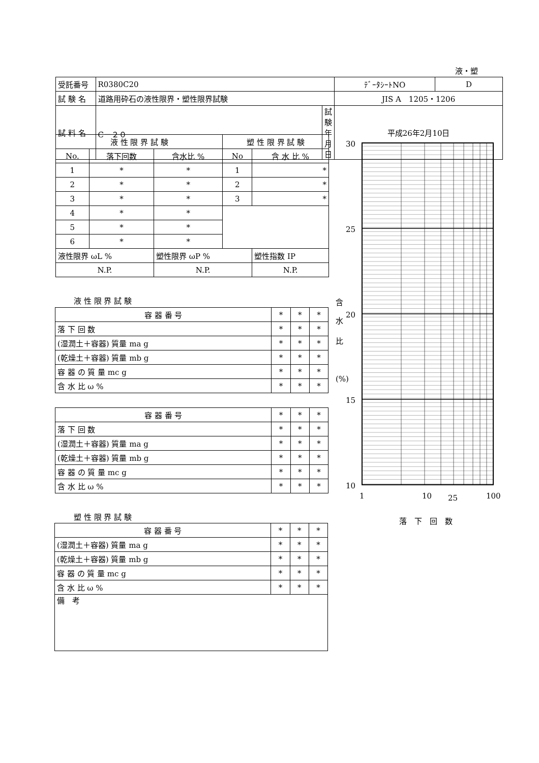液・塑
| 受託番号 | R0380C20 | | ﾃﾞｰﾀｼｰﾄNO | D |
| 試 験 名 | 道路用砕石の液性限界・塑性限界試験 | | JIS A 1205・1206 | |
| 試 料 名 | C－２０ | 試験年月日 | 平成26年2月10日 | |
| 液 性 限 界 試 験 | | | 塑 性 限 界 試 験 | |
| No. | 落下回数 | 含水比 % | No | 含 水 比 % |
| 1 | * | * | 1 | * |
| 2 | * | * | 2 | * |
| 3 | * | * | 3 | * |
| 4 | * | * | | |
| 5 | * | * | | |
| 6 | * | * | | |
| 液性限界 ωL % | | 塑性限界 ωP % | | 塑性指数 IP |
| N.P. | | N.P. | | N.P. |
液 性 限 界 試 験
| 容 器 番 号 | * | * | * |
| 落 下 回 数 | * | * | * |
| (湿潤土＋容器) 質量 ma g | * | * | * |
| (乾燥土＋容器) 質量 mb g | * | * | * |
| 容 器 の 質 量 mc g | * | * | * |
| 含 水 比 ω % | * | * | * |
| 容 器 番 号 | * | * | * |
| 落 下 回 数 | * | * | * |
| (湿潤土＋容器) 質量 ma g | * | * | * |
| (乾燥土＋容器) 質量 mb g | * | * | * |
| 容 器 の 質 量 mc g | * | * | * |
| 含 水 比 ω % | * | * | * |
塑 性 限 界 試 験
| 容 器 番 号 | * | * | * |
| (湿潤土＋容器) 質量 ma g | * | * | * |
| (乾燥土＋容器) 質量 mb g | * | * | * |
| 容 器 の 質 量 mc g | * | * | * |
| 含 水 比 ω % | * | * | * |
| 備 考 | | | |
30
25
20
15
10
1
10
25
100
含
水
比
(%)
落　下　回　数